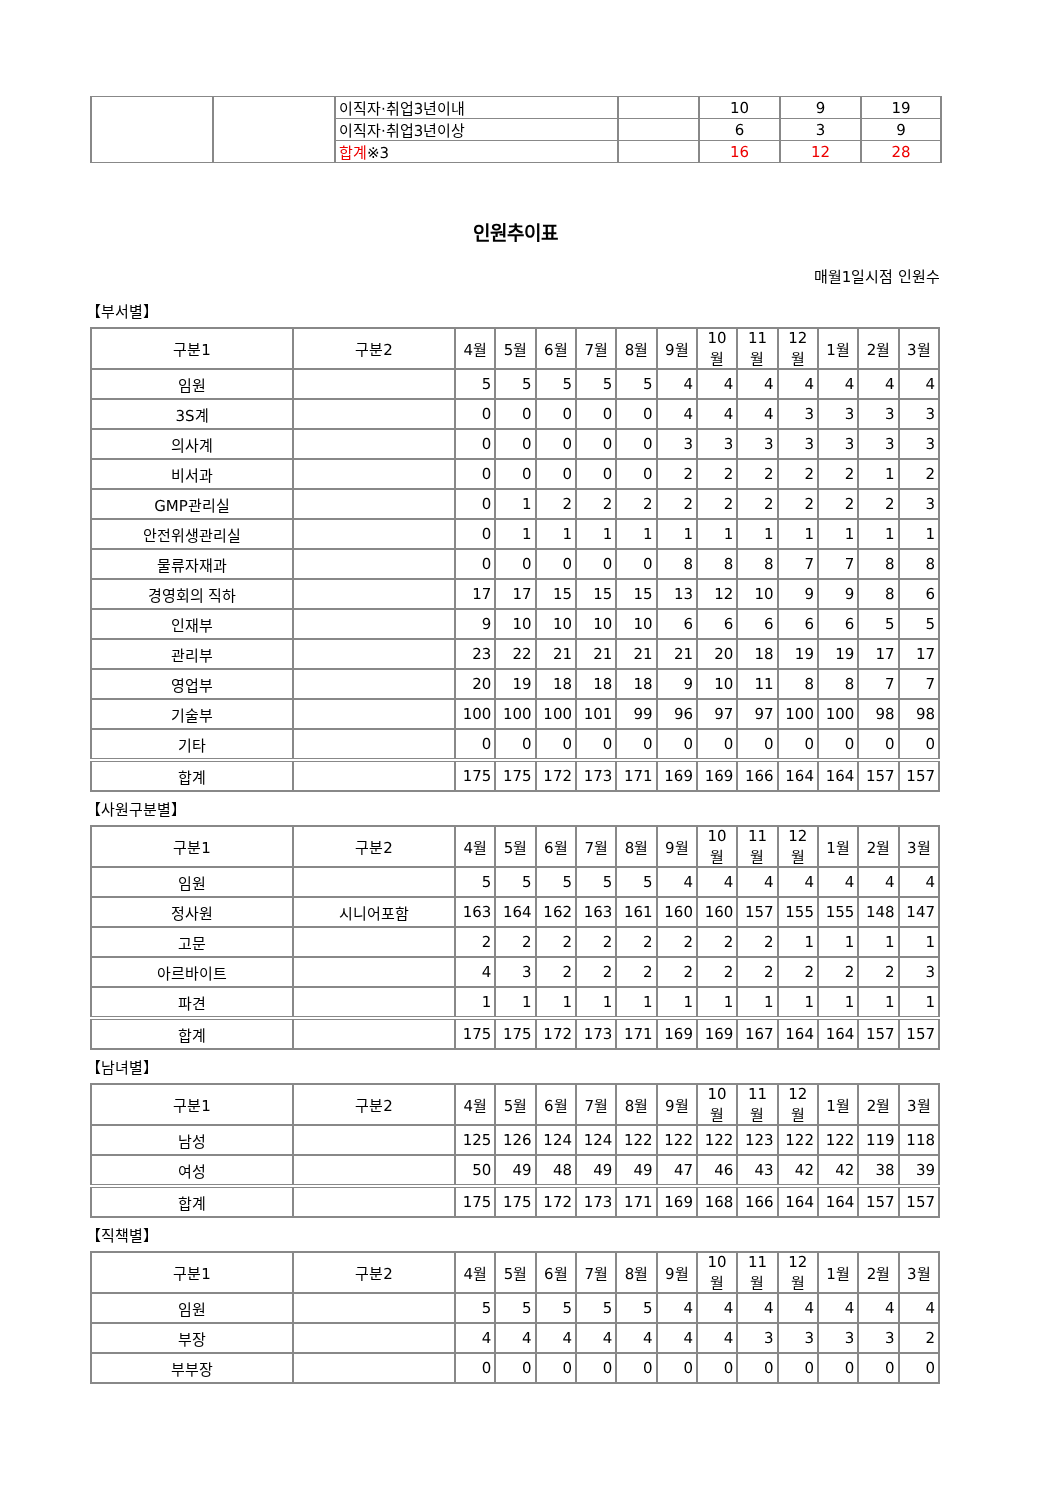| | | 이직자·취업3년이내 | | 10 | 9 | 19 |
| | | 이직자·취업3년이상 | | 6 | 3 | 9 |
| | | 합계 ※3 | | 16 | 12 | 28 |
인원추이표
매월1일시점 인원수
【부서별】
| 구분1 | 구분2 | 4월 | 5월 | 6월 | 7월 | 8월 | 9월 | 10월 | 11월 | 12월 | 1월 | 2월 | 3월 |
| --- | --- | --- | --- | --- | --- | --- | --- | --- | --- | --- | --- | --- | --- |
| 임원 | | 5 | 5 | 5 | 5 | 5 | 4 | 4 | 4 | 4 | 4 | 4 | 4 |
| 3S계 | | 0 | 0 | 0 | 0 | 0 | 4 | 4 | 4 | 3 | 3 | 3 | 3 |
| 의사계 | | 0 | 0 | 0 | 0 | 0 | 3 | 3 | 3 | 3 | 3 | 3 | 3 |
| 비서과 | | 0 | 0 | 0 | 0 | 0 | 2 | 2 | 2 | 2 | 2 | 1 | 2 |
| GMP관리실 | | 0 | 1 | 2 | 2 | 2 | 2 | 2 | 2 | 2 | 2 | 2 | 3 |
| 안전위생관리실 | | 0 | 1 | 1 | 1 | 1 | 1 | 1 | 1 | 1 | 1 | 1 | 1 |
| 물류자재과 | | 0 | 0 | 0 | 0 | 0 | 8 | 8 | 8 | 7 | 7 | 8 | 8 |
| 경영회의 직하 | | 17 | 17 | 15 | 15 | 15 | 13 | 12 | 10 | 9 | 9 | 8 | 6 |
| 인재부 | | 9 | 10 | 10 | 10 | 10 | 6 | 6 | 6 | 6 | 6 | 5 | 5 |
| 관리부 | | 23 | 22 | 21 | 21 | 21 | 21 | 20 | 18 | 19 | 19 | 17 | 17 |
| 영업부 | | 20 | 19 | 18 | 18 | 18 | 9 | 10 | 11 | 8 | 8 | 7 | 7 |
| 기술부 | | 100 | 100 | 100 | 101 | 99 | 96 | 97 | 97 | 100 | 100 | 98 | 98 |
| 기타 | | 0 | 0 | 0 | 0 | 0 | 0 | 0 | 0 | 0 | 0 | 0 | 0 |
| 합계 | | 175 | 175 | 172 | 173 | 171 | 169 | 169 | 166 | 164 | 164 | 157 | 157 |
【사원구분별】
| 구분1 | 구분2 | 4월 | 5월 | 6월 | 7월 | 8월 | 9월 | 10월 | 11월 | 12월 | 1월 | 2월 | 3월 |
| --- | --- | --- | --- | --- | --- | --- | --- | --- | --- | --- | --- | --- | --- |
| 임원 | | 5 | 5 | 5 | 5 | 5 | 4 | 4 | 4 | 4 | 4 | 4 | 4 |
| 정사원 | 시니어포함 | 163 | 164 | 162 | 163 | 161 | 160 | 160 | 157 | 155 | 155 | 148 | 147 |
| 고문 | | 2 | 2 | 2 | 2 | 2 | 2 | 2 | 2 | 1 | 1 | 1 | 1 |
| 아르바이트 | | 4 | 3 | 2 | 2 | 2 | 2 | 2 | 2 | 2 | 2 | 2 | 3 |
| 파견 | | 1 | 1 | 1 | 1 | 1 | 1 | 1 | 1 | 1 | 1 | 1 | 1 |
| 합계 | | 175 | 175 | 172 | 173 | 171 | 169 | 169 | 167 | 164 | 164 | 157 | 157 |
【남녀별】
| 구분1 | 구분2 | 4월 | 5월 | 6월 | 7월 | 8월 | 9월 | 10월 | 11월 | 12월 | 1월 | 2월 | 3월 |
| --- | --- | --- | --- | --- | --- | --- | --- | --- | --- | --- | --- | --- | --- |
| 남성 | | 125 | 126 | 124 | 124 | 122 | 122 | 122 | 123 | 122 | 122 | 119 | 118 |
| 여성 | | 50 | 49 | 48 | 49 | 49 | 47 | 46 | 43 | 42 | 42 | 38 | 39 |
| 합계 | | 175 | 175 | 172 | 173 | 171 | 169 | 168 | 166 | 164 | 164 | 157 | 157 |
【직책별】
| 구분1 | 구분2 | 4월 | 5월 | 6월 | 7월 | 8월 | 9월 | 10월 | 11월 | 12월 | 1월 | 2월 | 3월 |
| --- | --- | --- | --- | --- | --- | --- | --- | --- | --- | --- | --- | --- | --- |
| 임원 | | 5 | 5 | 5 | 5 | 5 | 4 | 4 | 4 | 4 | 4 | 4 | 4 |
| 부장 | | 4 | 4 | 4 | 4 | 4 | 4 | 4 | 3 | 3 | 3 | 3 | 2 |
| 부부장 | | 0 | 0 | 0 | 0 | 0 | 0 | 0 | 0 | 0 | 0 | 0 | 0 |